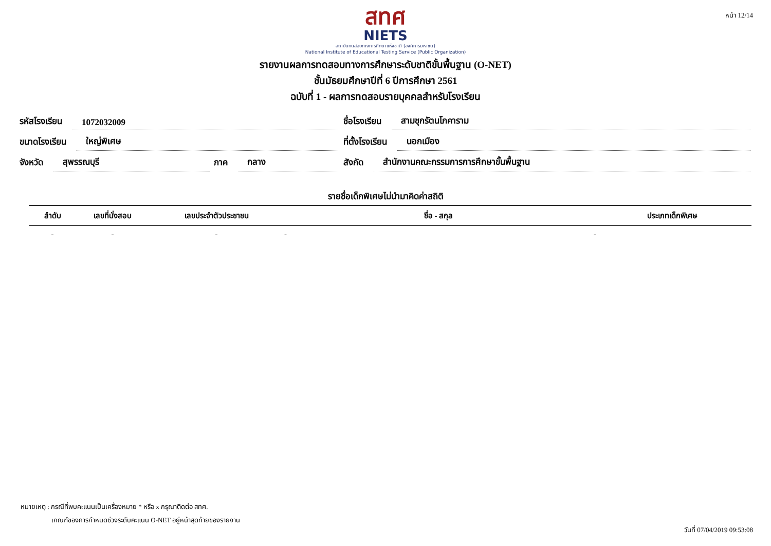หน้า 12/14
สทศ
NIETS
สถาบันทดสอบทางการศึกษาแห่งชาติ (องค์การมหาชน)
National Institute of Educational Testing Service (Public Organization)
รายงานผลการทดสอบทางการศึกษาระดับชาติขั้นพื้นฐาน (O-NET)
ชั้นมัธยมศึกษาปีที่ 6 ปีการศึกษา 2561
ฉบับที่ 1 - ผลการทดสอบรายบุคคลสำหรับโรงเรียน
รหัสโรงเรียน 1072032009
ชื่อโรงเรียน สามชุกรัตนโภคาราม
ขนาดโรงเรียน ใหญ่พิเศษ
ที่ตั้งโรงเรียน นอกเมือง
จังหวัด สุพรรณบุรี
ภาค กลาง
สังกัด สำนักงานคณะกรรมการการศึกษาขั้นพื้นฐาน
รายชื่อเด็กพิเศษไม่นำมาคิดค่าสถิติ
| ลำดับ | เลขที่นั่งสอบ | เลขประจำตัวประชาชน | ชื่อ - สกุล | ประเภทเด็กพิเศษ |
| --- | --- | --- | --- | --- |
| - | - | - | - | - |
หมายเหตุ : กรณีที่พบคะแนนเป็นเครื่องหมาย * หรือ x กรุณาติดต่อ สทศ.
เกณฑ์ของการกำหนดช่วงระดับคะแนน O-NET อยู่หน้าสุดท้ายของรายงาน
วันที่ 07/04/2019 09:53:08